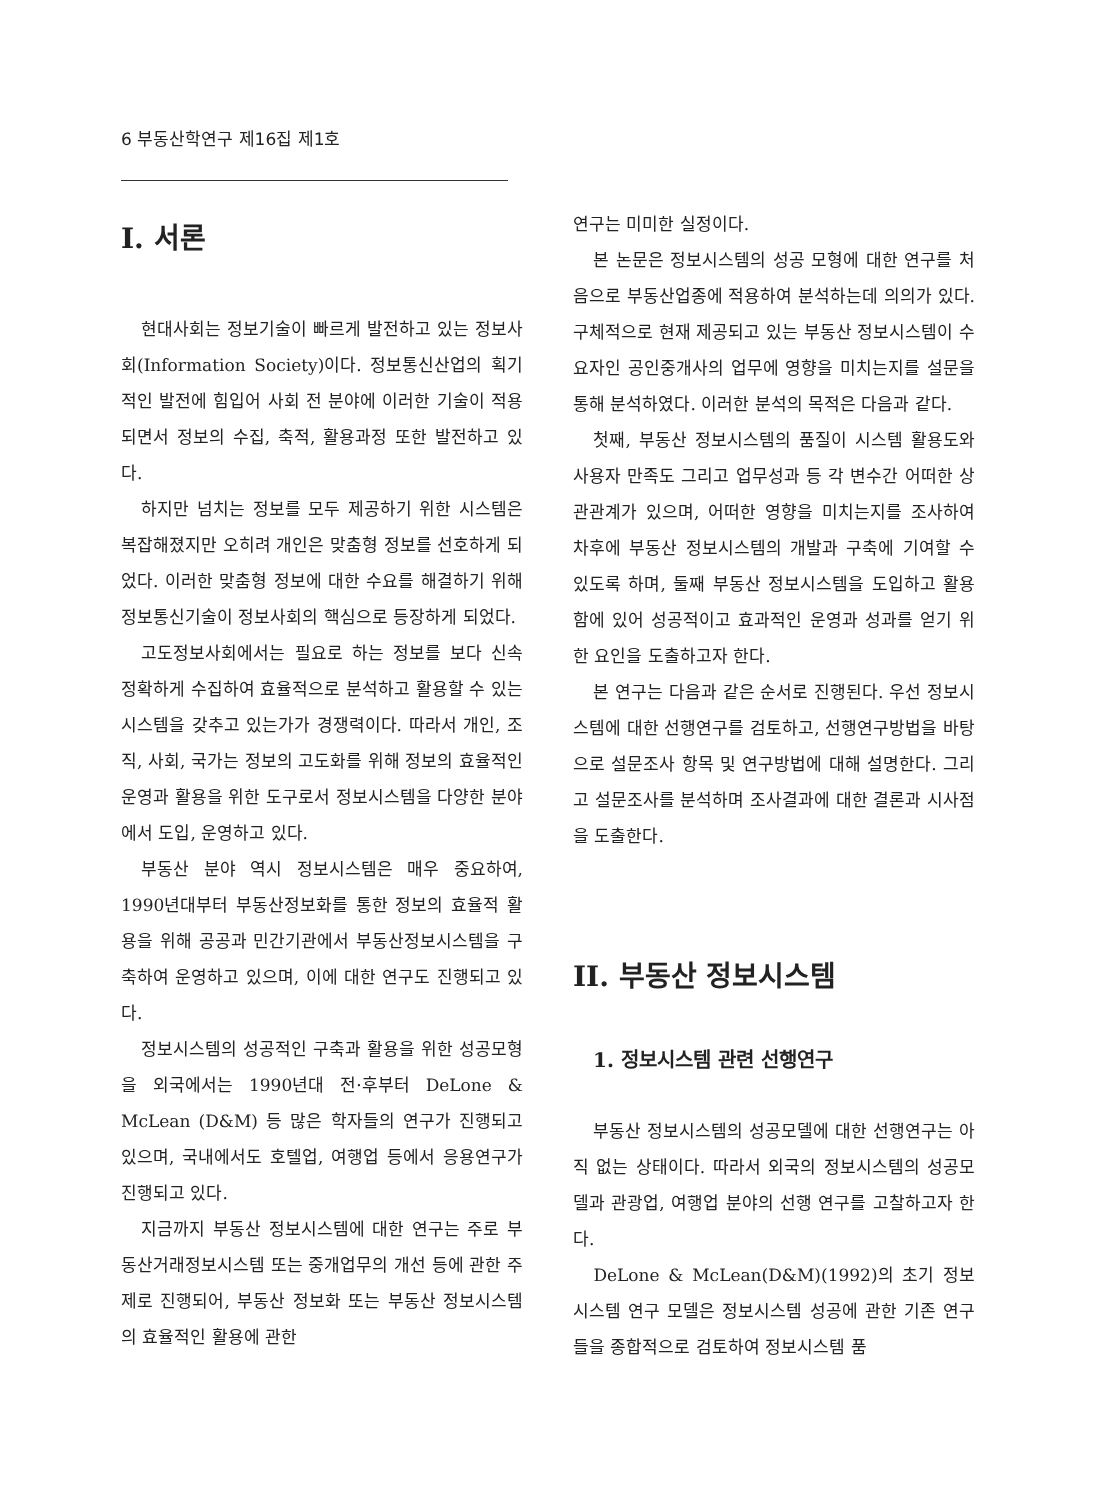6 부동산학연구 제16집 제1호
I. 서론
현대사회는 정보기술이 빠르게 발전하고 있는 정보사회(Information Society)이다. 정보통신산업의 획기적인 발전에 힘입어 사회 전 분야에 이러한 기술이 적용되면서 정보의 수집, 축적, 활용과정 또한 발전하고 있다.
하지만 넘치는 정보를 모두 제공하기 위한 시스템은 복잡해졌지만 오히려 개인은 맞춤형 정보를 선호하게 되었다. 이러한 맞춤형 정보에 대한 수요를 해결하기 위해 정보통신기술이 정보사회의 핵심으로 등장하게 되었다.
고도정보사회에서는 필요로 하는 정보를 보다 신속 정확하게 수집하여 효율적으로 분석하고 활용할 수 있는 시스템을 갖추고 있는가가 경쟁력이다. 따라서 개인, 조직, 사회, 국가는 정보의 고도화를 위해 정보의 효율적인 운영과 활용을 위한 도구로서 정보시스템을 다양한 분야에서 도입, 운영하고 있다.
부동산 분야 역시 정보시스템은 매우 중요하여, 1990년대부터 부동산정보화를 통한 정보의 효율적 활용을 위해 공공과 민간기관에서 부동산정보시스템을 구축하여 운영하고 있으며, 이에 대한 연구도 진행되고 있다.
정보시스템의 성공적인 구축과 활용을 위한 성공모형을 외국에서는 1990년대 전·후부터 DeLone & McLean (D&M) 등 많은 학자들의 연구가 진행되고 있으며, 국내에서도 호텔업, 여행업 등에서 응용연구가 진행되고 있다.
지금까지 부동산 정보시스템에 대한 연구는 주로 부동산거래정보시스템 또는 중개업무의 개선 등에 관한 주제로 진행되어, 부동산 정보화 또는 부동산 정보시스템의 효율적인 활용에 관한
연구는 미미한 실정이다.
본 논문은 정보시스템의 성공 모형에 대한 연구를 처음으로 부동산업종에 적용하여 분석하는데 의의가 있다. 구체적으로 현재 제공되고 있는 부동산 정보시스템이 수요자인 공인중개사의 업무에 영향을 미치는지를 설문을 통해 분석하였다. 이러한 분석의 목적은 다음과 같다.
첫째, 부동산 정보시스템의 품질이 시스템 활용도와 사용자 만족도 그리고 업무성과 등 각 변수간 어떠한 상관관계가 있으며, 어떠한 영향을 미치는지를 조사하여 차후에 부동산 정보시스템의 개발과 구축에 기여할 수 있도록 하며, 둘째 부동산 정보시스템을 도입하고 활용함에 있어 성공적이고 효과적인 운영과 성과를 얻기 위한 요인을 도출하고자 한다.
본 연구는 다음과 같은 순서로 진행된다. 우선 정보시스템에 대한 선행연구를 검토하고, 선행연구방법을 바탕으로 설문조사 항목 및 연구방법에 대해 설명한다. 그리고 설문조사를 분석하며 조사결과에 대한 결론과 시사점을 도출한다.
II. 부동산 정보시스템
1. 정보시스템 관련 선행연구
부동산 정보시스템의 성공모델에 대한 선행연구는 아직 없는 상태이다. 따라서 외국의 정보시스템의 성공모델과 관광업, 여행업 분야의 선행 연구를 고찰하고자 한다.
DeLone & McLean(D&M)(1992)의 초기 정보시스템 연구 모델은 정보시스템 성공에 관한 기존 연구들을 종합적으로 검토하여 정보시스템 품